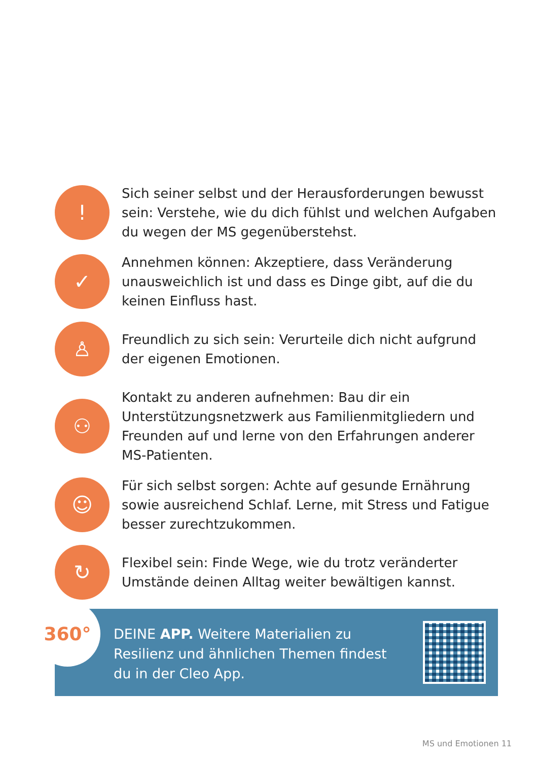!
Sich seiner selbst und der Herausforderungen bewusst sein: Verstehe, wie du dich fühlst und welchen Aufgaben du wegen der MS gegenüberstehst.
✓
Annehmen können: Akzeptiere, dass Veränderung unausweichlich ist und dass es Dinge gibt, auf die du keinen Einfluss hast.
♙
Freundlich zu sich sein: Verurteile dich nicht aufgrund der eigenen Emotionen.
⚇
Kontakt zu anderen aufnehmen: Bau dir ein Unterstützungsnetzwerk aus Familienmitgliedern und Freunden auf und lerne von den Erfahrungen anderer MS-Patienten.
☺
Für sich selbst sorgen: Achte auf gesunde Ernährung sowie ausreichend Schlaf. Lerne, mit Stress und Fatigue besser zurechtzukommen.
↻
Flexibel sein: Finde Wege, wie du trotz veränderter Umstände deinen Alltag weiter bewältigen kannst.
360°
DEINE APP. Weitere Materialien zu Resilienz und ähnlichen Themen findest du in der Cleo App.
MS und Emotionen 11